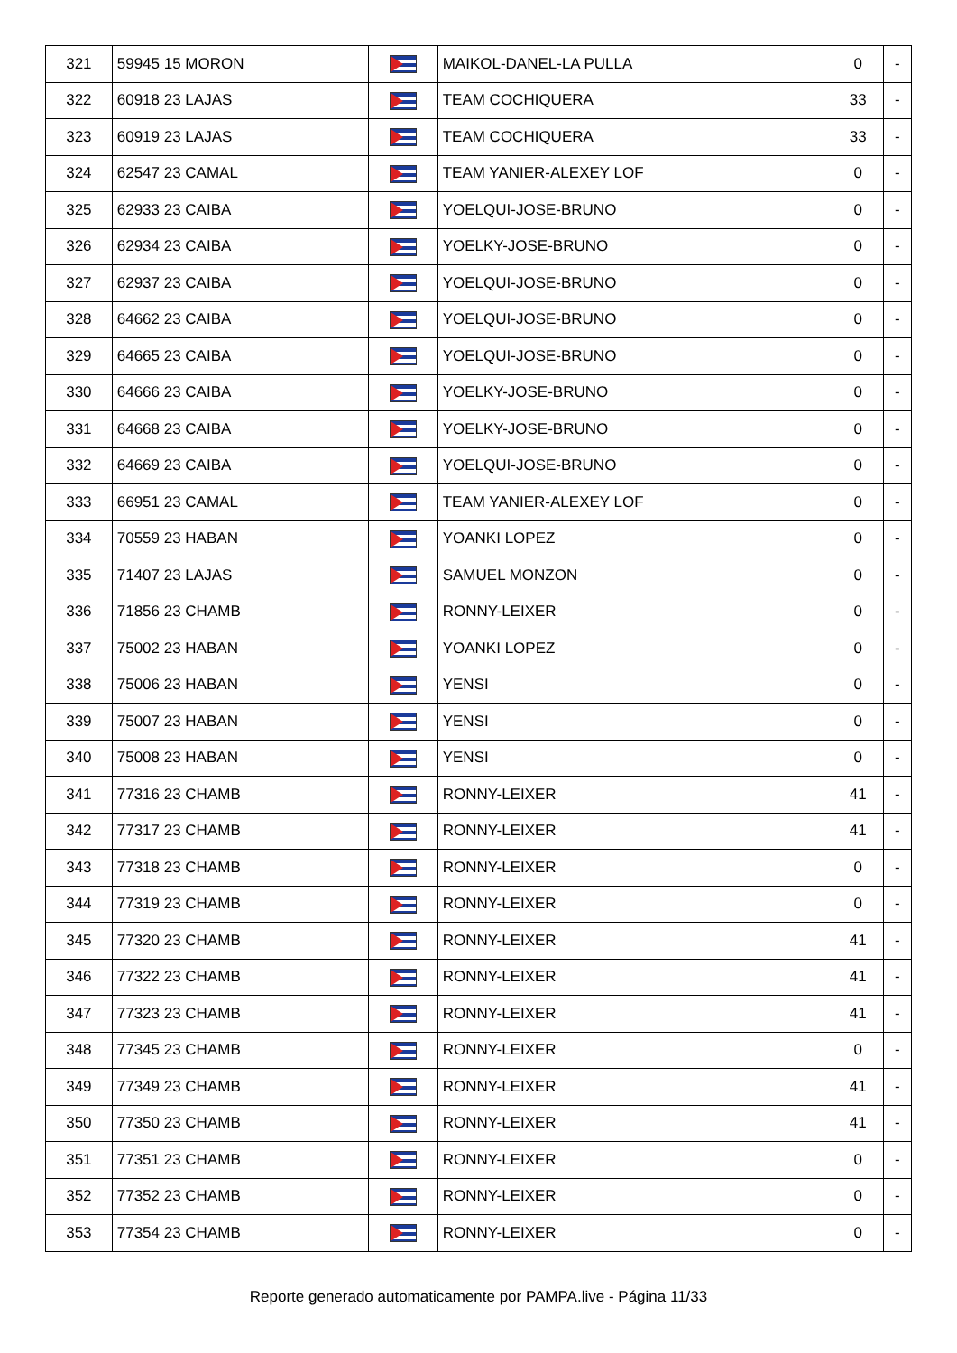| 321 | 59945 15 MORON | | MAIKOL-DANEL-LA PULLA | 0 | - |
| 322 | 60918 23 LAJAS | | TEAM COCHIQUERA | 33 | - |
| 323 | 60919 23 LAJAS | | TEAM COCHIQUERA | 33 | - |
| 324 | 62547 23 CAMAL | | TEAM YANIER-ALEXEY LOF | 0 | - |
| 325 | 62933 23 CAIBA | | YOELQUI-JOSE-BRUNO | 0 | - |
| 326 | 62934 23 CAIBA | | YOELKY-JOSE-BRUNO | 0 | - |
| 327 | 62937 23 CAIBA | | YOELQUI-JOSE-BRUNO | 0 | - |
| 328 | 64662 23 CAIBA | | YOELQUI-JOSE-BRUNO | 0 | - |
| 329 | 64665 23 CAIBA | | YOELQUI-JOSE-BRUNO | 0 | - |
| 330 | 64666 23 CAIBA | | YOELKY-JOSE-BRUNO | 0 | - |
| 331 | 64668 23 CAIBA | | YOELKY-JOSE-BRUNO | 0 | - |
| 332 | 64669 23 CAIBA | | YOELQUI-JOSE-BRUNO | 0 | - |
| 333 | 66951 23 CAMAL | | TEAM YANIER-ALEXEY LOF | 0 | - |
| 334 | 70559 23 HABAN | | YOANKI LOPEZ | 0 | - |
| 335 | 71407 23 LAJAS | | SAMUEL MONZON | 0 | - |
| 336 | 71856 23 CHAMB | | RONNY-LEIXER | 0 | - |
| 337 | 75002 23 HABAN | | YOANKI LOPEZ | 0 | - |
| 338 | 75006 23 HABAN | | YENSI | 0 | - |
| 339 | 75007 23 HABAN | | YENSI | 0 | - |
| 340 | 75008 23 HABAN | | YENSI | 0 | - |
| 341 | 77316 23 CHAMB | | RONNY-LEIXER | 41 | - |
| 342 | 77317 23 CHAMB | | RONNY-LEIXER | 41 | - |
| 343 | 77318 23 CHAMB | | RONNY-LEIXER | 0 | - |
| 344 | 77319 23 CHAMB | | RONNY-LEIXER | 0 | - |
| 345 | 77320 23 CHAMB | | RONNY-LEIXER | 41 | - |
| 346 | 77322 23 CHAMB | | RONNY-LEIXER | 41 | - |
| 347 | 77323 23 CHAMB | | RONNY-LEIXER | 41 | - |
| 348 | 77345 23 CHAMB | | RONNY-LEIXER | 0 | - |
| 349 | 77349 23 CHAMB | | RONNY-LEIXER | 41 | - |
| 350 | 77350 23 CHAMB | | RONNY-LEIXER | 41 | - |
| 351 | 77351 23 CHAMB | | RONNY-LEIXER | 0 | - |
| 352 | 77352 23 CHAMB | | RONNY-LEIXER | 0 | - |
| 353 | 77354 23 CHAMB | | RONNY-LEIXER | 0 | - |
Reporte generado automaticamente por PAMPA.live - Página 11/33